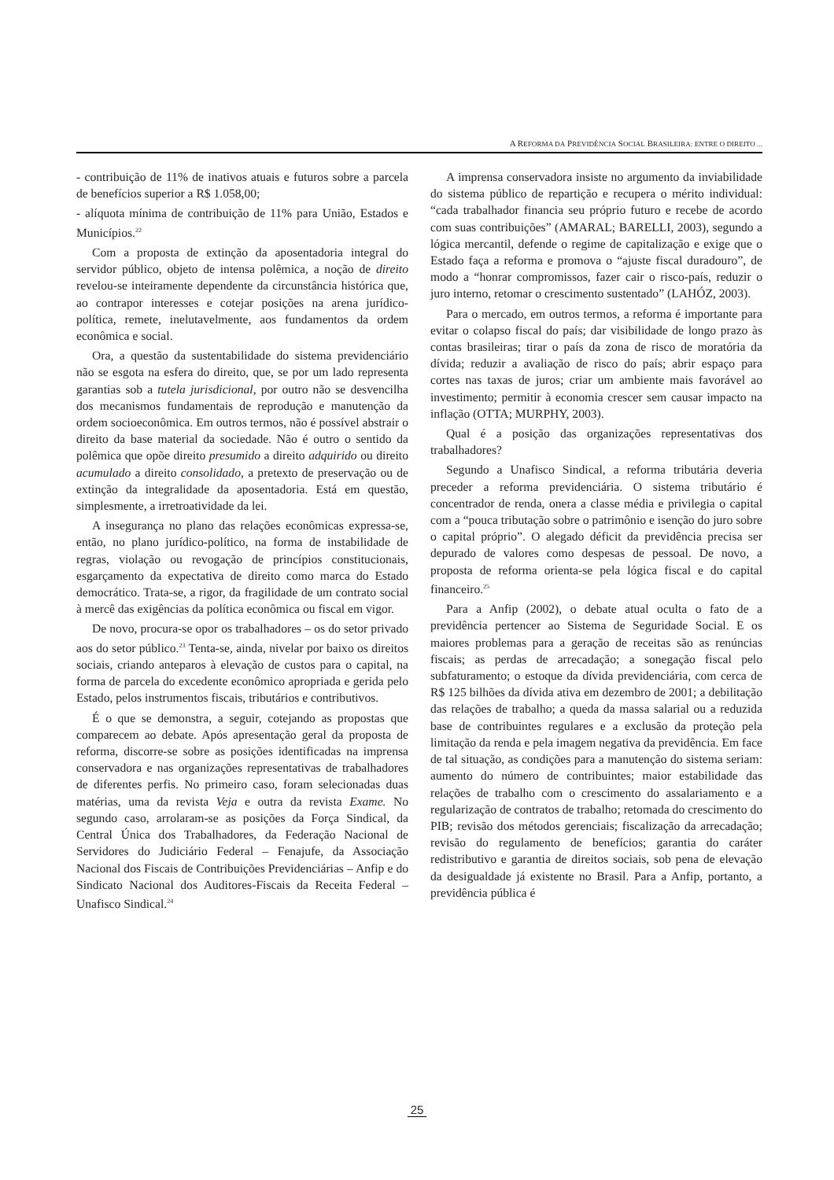A REFORMA DA PREVIDÊNCIA SOCIAL BRASILEIRA: ENTRE O DIREITO ...
- contribuição de 11% de inativos atuais e futuros sobre a parcela de benefícios superior a R$ 1.058,00;
- alíquota mínima de contribuição de 11% para União, Estados e Municípios.<sup>22</sup>
Com a proposta de extinção da aposentadoria integral do servidor público, objeto de intensa polêmica, a noção de direito revelou-se inteiramente dependente da circunstância histórica que, ao contrapor interesses e cotejar posições na arena jurídico-política, remete, inelutavelmente, aos fundamentos da ordem econômica e social.
Ora, a questão da sustentabilidade do sistema previdenciário não se esgota na esfera do direito, que, se por um lado representa garantias sob a tutela jurisdicional, por outro não se desvencilha dos mecanismos fundamentais de reprodução e manutenção da ordem socioeconômica. Em outros termos, não é possível abstrair o direito da base material da sociedade. Não é outro o sentido da polêmica que opõe direito presumido a direito adquirido ou direito acumulado a direito consolidado, a pretexto de preservação ou de extinção da integralidade da aposentadoria. Está em questão, simplesmente, a irretroatividade da lei.
A insegurança no plano das relações econômicas expressa-se, então, no plano jurídico-político, na forma de instabilidade de regras, violação ou revogação de princípios constitucionais, esgarçamento da expectativa de direito como marca do Estado democrático. Trata-se, a rigor, da fragilidade de um contrato social à mercê das exigências da política econômica ou fiscal em vigor.
De novo, procura-se opor os trabalhadores – os do setor privado aos do setor público.<sup>23</sup> Tenta-se, ainda, nivelar por baixo os direitos sociais, criando anteparos à elevação de custos para o capital, na forma de parcela do excedente econômico apropriada e gerida pelo Estado, pelos instrumentos fiscais, tributários e contributivos.
É o que se demonstra, a seguir, cotejando as propostas que comparecem ao debate. Após apresentação geral da proposta de reforma, discorre-se sobre as posições identificadas na imprensa conservadora e nas organizações representativas de trabalhadores de diferentes perfis. No primeiro caso, foram selecionadas duas matérias, uma da revista Veja e outra da revista Exame. No segundo caso, arrolaram-se as posições da Força Sindical, da Central Única dos Trabalhadores, da Federação Nacional de Servidores do Judiciário Federal – Fenajufe, da Associação Nacional dos Fiscais de Contribuições Previdenciárias – Anfip e do Sindicato Nacional dos Auditores-Fiscais da Receita Federal – Unafisco Sindical.<sup>24</sup>
A imprensa conservadora insiste no argumento da inviabilidade do sistema público de repartição e recupera o mérito individual: “cada trabalhador financia seu próprio futuro e recebe de acordo com suas contribuições” (AMARAL; BARELLI, 2003), segundo a lógica mercantil, defende o regime de capitalização e exige que o Estado faça a reforma e promova o “ajuste fiscal duradouro”, de modo a “honrar compromissos, fazer cair o risco-país, reduzir o juro interno, retomar o crescimento sustentado” (LAHÓZ, 2003).
Para o mercado, em outros termos, a reforma é importante para evitar o colapso fiscal do país; dar visibilidade de longo prazo às contas brasileiras; tirar o país da zona de risco de moratória da dívida; reduzir a avaliação de risco do país; abrir espaço para cortes nas taxas de juros; criar um ambiente mais favorável ao investimento; permitir à economia crescer sem causar impacto na inflação (OTTA; MURPHY, 2003).
Qual é a posição das organizações representativas dos trabalhadores?
Segundo a Unafisco Sindical, a reforma tributária deveria preceder a reforma previdenciária. O sistema tributário é concentrador de renda, onera a classe média e privilegia o capital com a “pouca tributação sobre o patrimônio e isenção do juro sobre o capital próprio”. O alegado déficit da previdência precisa ser depurado de valores como despesas de pessoal. De novo, a proposta de reforma orienta-se pela lógica fiscal e do capital financeiro.<sup>25</sup>
Para a Anfip (2002), o debate atual oculta o fato de a previdência pertencer ao Sistema de Seguridade Social. E os maiores problemas para a geração de receitas são as renúncias fiscais; as perdas de arrecadação; a sonegação fiscal pelo subfaturamento; o estoque da dívida previdenciária, com cerca de R$ 125 bilhões da dívida ativa em dezembro de 2001; a debilitação das relações de trabalho; a queda da massa salarial ou a reduzida base de contribuintes regulares e a exclusão da proteção pela limitação da renda e pela imagem negativa da previdência. Em face de tal situação, as condições para a manutenção do sistema seriam: aumento do número de contribuintes; maior estabilidade das relações de trabalho com o crescimento do assalariamento e a regularização de contratos de trabalho; retomada do crescimento do PIB; revisão dos métodos gerenciais; fiscalização da arrecadação; revisão do regulamento de benefícios; garantia do caráter redistributivo e garantia de direitos sociais, sob pena de elevação da desigualdade já existente no Brasil. Para a Anfip, portanto, a previdência pública é
25